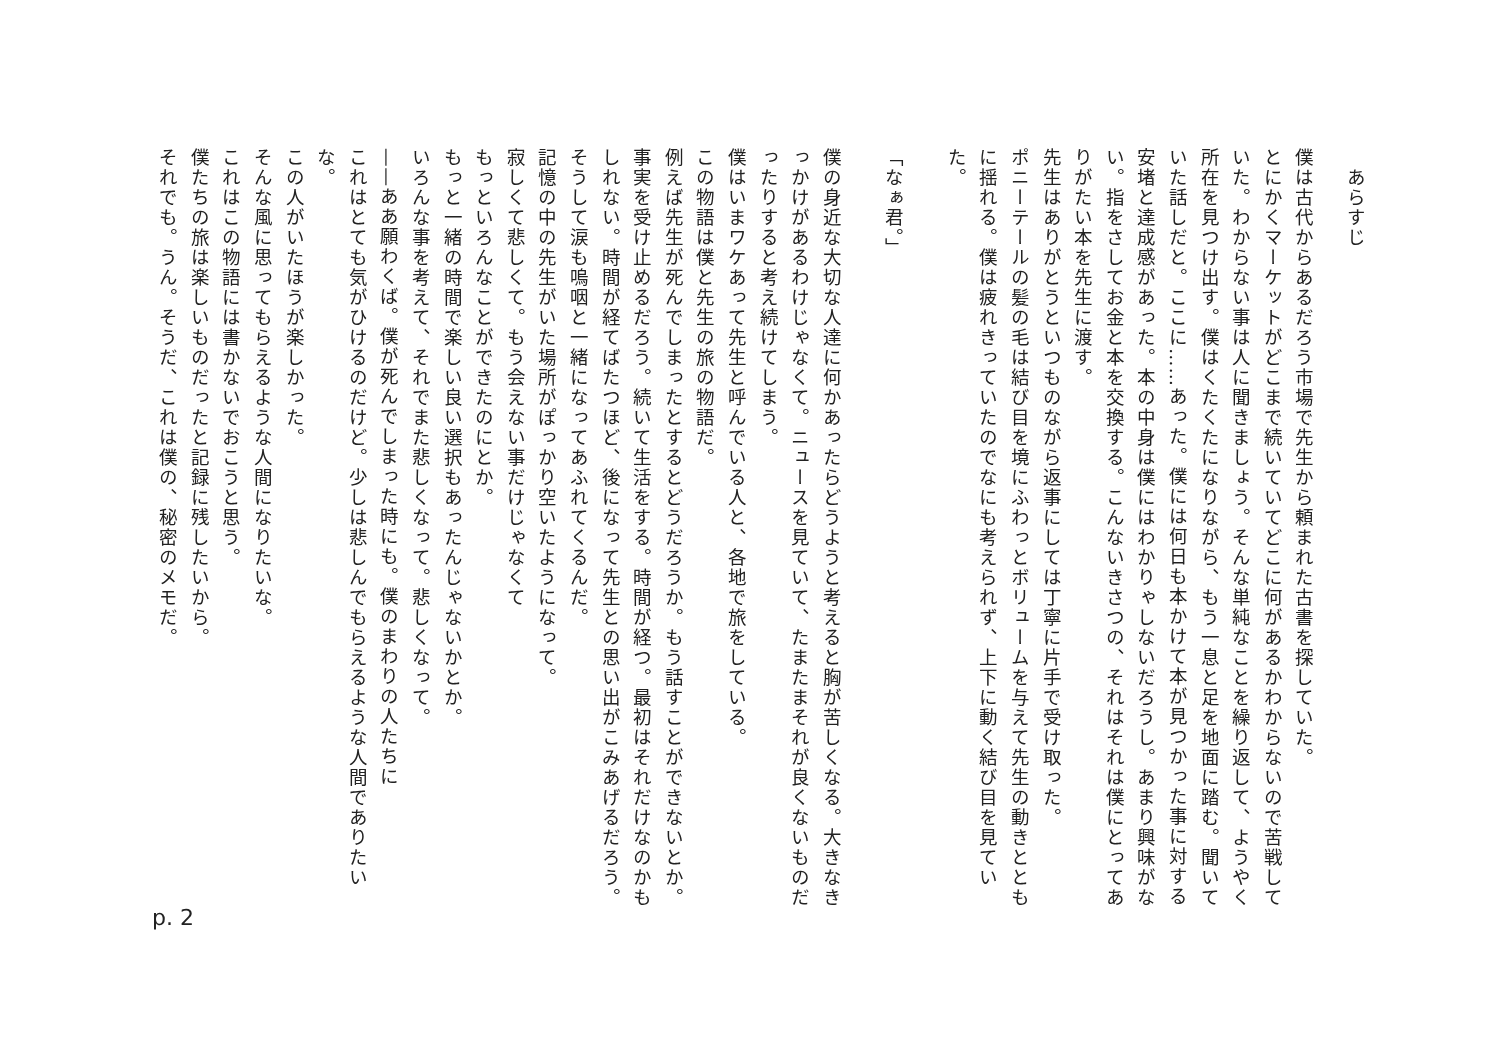あらすじ
僕は古代からあるだろう市場で先生から頼まれた古書を探していた。
とにかくマーケットがどこまで続いていてどこに何があるかわからないので苦戦していた。わからない事は人に聞きましょう。そんな単純なことを繰り返して、ようやく所在を見つけ出す。僕はくたくたになりながら、もう一息と足を地面に踏む。聞いていた話しだと。ここに……あった。僕には何日も本かけて本が見つかった事に対する安堵と達成感があった。本の中身は僕にはわかりゃしないだろうし。あまり興味がない。指をさしてお金と本を交換する。こんないきさつの、それはそれは僕にとってありがたい本を先生に渡す。
先生はありがとうといつものながら返事にしては丁寧に片手で受け取った。
ポニーテールの髪の毛は結び目を境にふわっとボリュームを与えて先生の動きとともに揺れる。僕は疲れきっていたのでなにも考えられず、上下に動く結び目を見ていた。
「なぁ君。」
僕の身近な大切な人達に何かあったらどうようと考えると胸が苦しくなる。大きなきっかけがあるわけじゃなくて。ニュースを見ていて、たまたまそれが良くないものだったりすると考え続けてしまう。
僕はいまワケあって先生と呼んでいる人と、各地で旅をしている。
この物語は僕と先生の旅の物語だ。
例えば先生が死んでしまったとするとどうだろうか。もう話すことができないとか。事実を受け止めるだろう。続いて生活をする。時間が経つ。最初はそれだけなのかもしれない。時間が経てばたつほど、後になって先生との思い出がこみあげるだろう。そうして涙も嗚咽と一緒になってあふれてくるんだ。
記憶の中の先生がいた場所がぽっかり空いたようになって。
寂しくて悲しくて。もう会えない事だけじゃなくて
もっといろんなことができたのにとか。
もっと一緒の時間で楽しい良い選択もあったんじゃないかとか。
いろんな事を考えて、それでまた悲しくなって。悲しくなって。
——ああ願わくば。僕が死んでしまった時にも。僕のまわりの人たちに
これはとても気がひけるのだけど。少しは悲しんでもらえるような人間でありたいな。
この人がいたほうが楽しかった。
そんな風に思ってもらえるような人間になりたいな。
これはこの物語には書かないでおこうと思う。
僕たちの旅は楽しいものだったと記録に残したいから。
それでも。うん。そうだ、これは僕の、秘密のメモだ。
p. 2